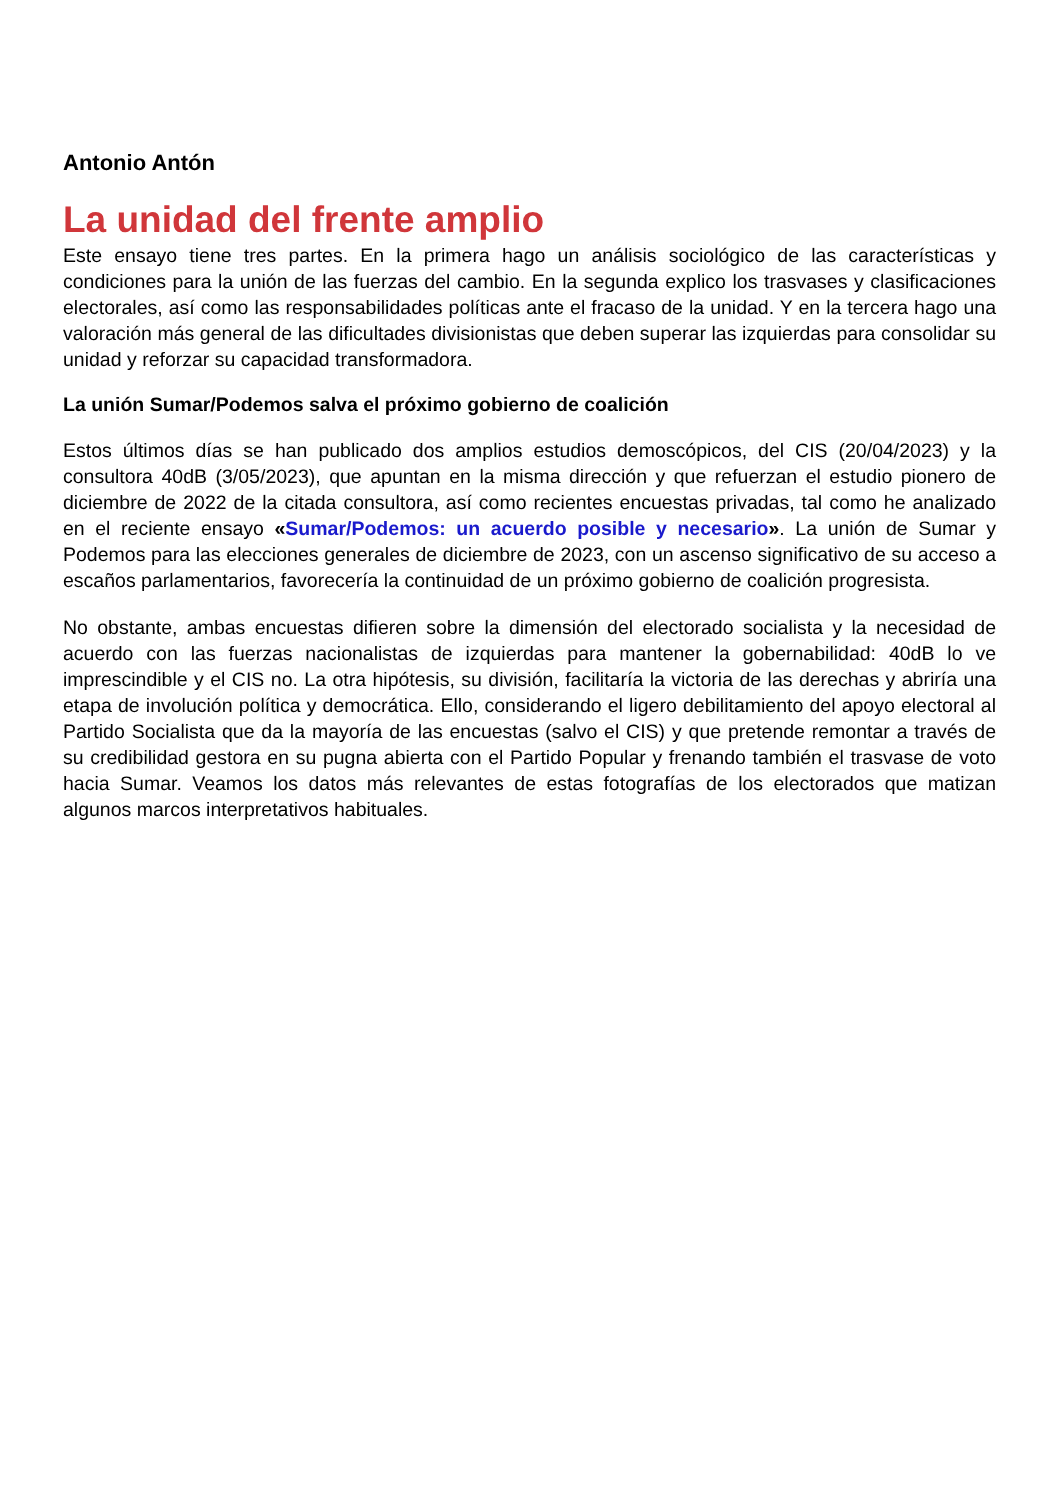Antonio Antón
La unidad del frente amplio
Este ensayo tiene tres partes. En la primera hago un análisis sociológico de las características y condiciones para la unión de las fuerzas del cambio. En la segunda explico los trasvases y clasificaciones electorales, así como las responsabilidades políticas ante el fracaso de la unidad. Y en la tercera hago una valoración más general de las dificultades divisionistas que deben superar las izquierdas para consolidar su unidad y reforzar su capacidad transformadora.
La unión Sumar/Podemos salva el próximo gobierno de coalición
Estos últimos días se han publicado dos amplios estudios demoscópicos, del CIS (20/04/2023) y la consultora 40dB (3/05/2023), que apuntan en la misma dirección y que refuerzan el estudio pionero de diciembre de 2022 de la citada consultora, así como recientes encuestas privadas, tal como he analizado en el reciente ensayo «Sumar/Podemos: un acuerdo posible y necesario». La unión de Sumar y Podemos para las elecciones generales de diciembre de 2023, con un ascenso significativo de su acceso a escaños parlamentarios, favorecería la continuidad de un próximo gobierno de coalición progresista.
No obstante, ambas encuestas difieren sobre la dimensión del electorado socialista y la necesidad de acuerdo con las fuerzas nacionalistas de izquierdas para mantener la gobernabilidad: 40dB lo ve imprescindible y el CIS no. La otra hipótesis, su división, facilitaría la victoria de las derechas y abriría una etapa de involución política y democrática. Ello, considerando el ligero debilitamiento del apoyo electoral al Partido Socialista que da la mayoría de las encuestas (salvo el CIS) y que pretende remontar a través de su credibilidad gestora en su pugna abierta con el Partido Popular y frenando también el trasvase de voto hacia Sumar. Veamos los datos más relevantes de estas fotografías de los electorados que matizan algunos marcos interpretativos habituales.